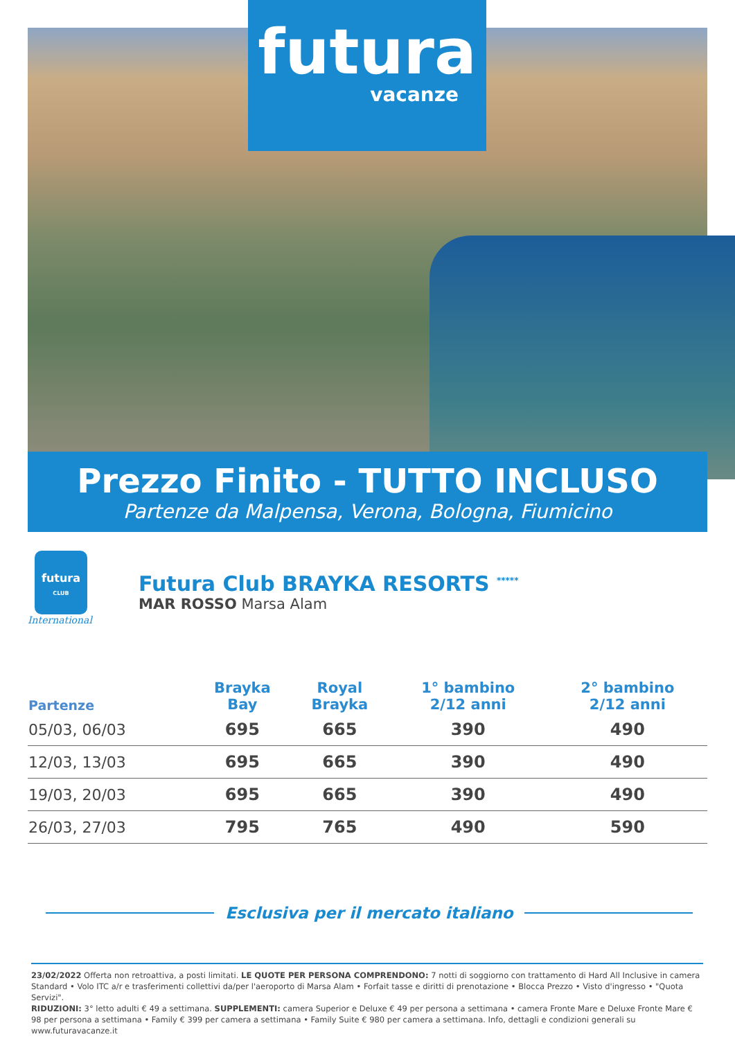futura
vacanze
Prezzo Finito - TUTTO INCLUSO
Partenze da Malpensa, Verona, Bologna, Fiumicino
futura
CLUB
International
Futura Club BRAYKA RESORTS <sup>*****</sup>
MAR ROSSO Marsa Alam
| Partenze | Brayka Bay | Royal Brayka | 1° bambino 2/12 anni | 2° bambino 2/12 anni |
| --- | --- | --- | --- | --- |
| 05/03, 06/03 | 695 | 665 | 390 | 490 |
| 12/03, 13/03 | 695 | 665 | 390 | 490 |
| 19/03, 20/03 | 695 | 665 | 390 | 490 |
| 26/03, 27/03 | 795 | 765 | 490 | 590 |
Esclusiva per il mercato italiano
23/02/2022 Offerta non retroattiva, a posti limitati. LE QUOTE PER PERSONA COMPRENDONO: 7 notti di soggiorno con trattamento di Hard All Inclusive in camera Standard • Volo ITC a/r e trasferimenti collettivi da/per l'aeroporto di Marsa Alam • Forfait tasse e diritti di prenotazione • Blocca Prezzo • Visto d'ingresso • "Quota Servizi".
RIDUZIONI: 3° letto adulti € 49 a settimana. SUPPLEMENTI: camera Superior e Deluxe € 49 per persona a settimana • camera Fronte Mare e Deluxe Fronte Mare € 98 per persona a settimana • Family € 399 per camera a settimana • Family Suite € 980 per camera a settimana. Info, dettagli e condizioni generali su www.futuravacanze.it